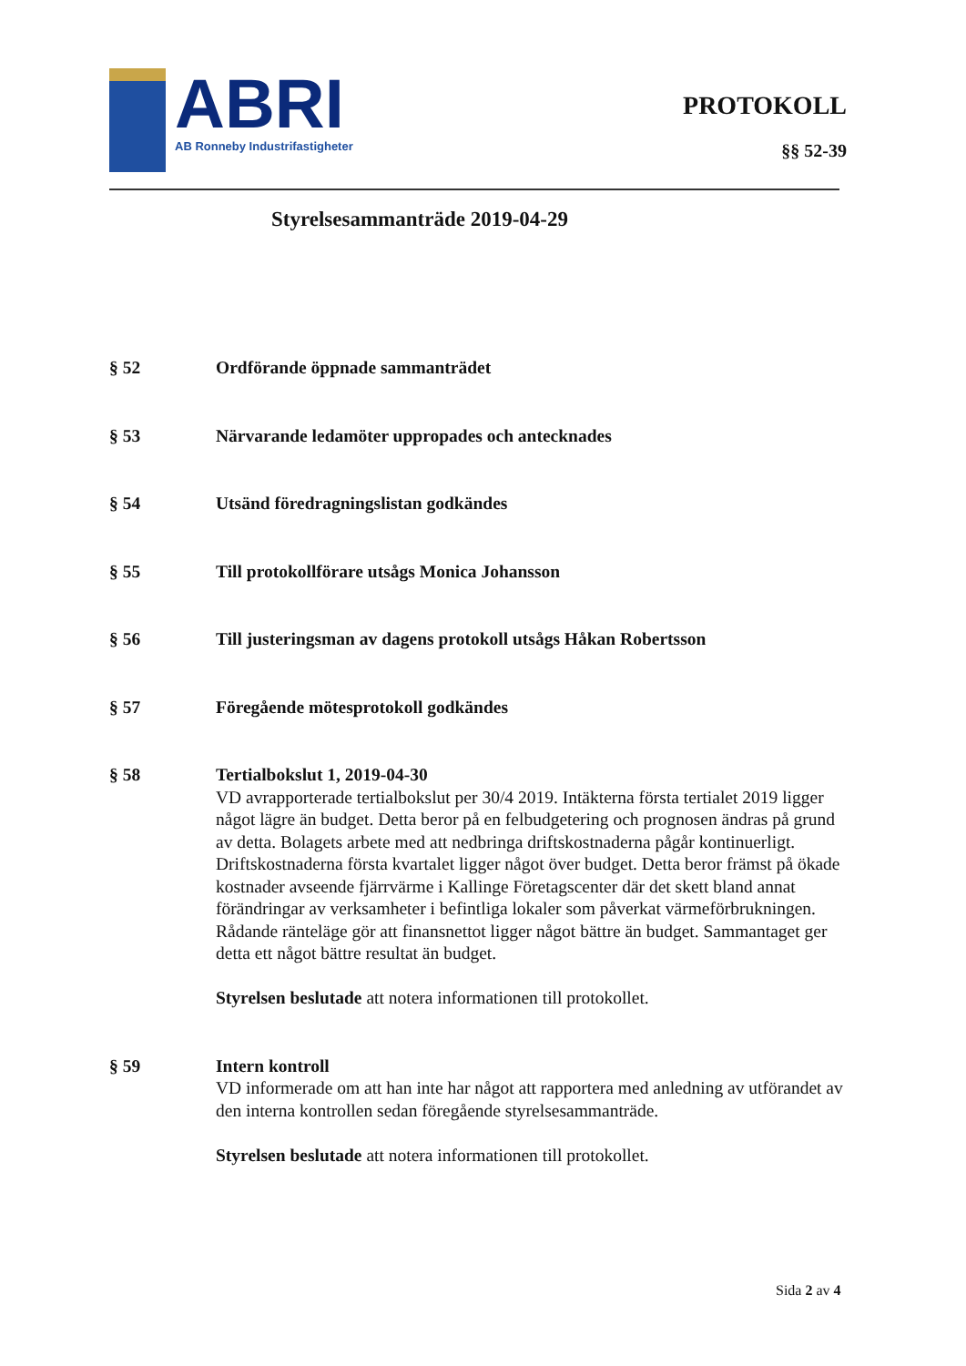ABRI
AB Ronneby Industrifastigheter
PROTOKOLL
§§ 52-39
Styrelsesammanträde 2019-04-29
§ 52 Ordförande öppnade sammanträdet
§ 53 Närvarande ledamöter uppropades och antecknades
§ 54 Utsänd föredragningslistan godkändes
§ 55 Till protokollförare utsågs Monica Johansson
§ 56 Till justeringsman av dagens protokoll utsågs Håkan Robertsson
§ 57 Föregående mötesprotokoll godkändes
§ 58 Tertialbokslut 1, 2019-04-30
VD avrapporterade tertialbokslut per 30/4 2019. Intäkterna första tertialet 2019 ligger något lägre än budget. Detta beror på en felbudgetering och prognosen ändras på grund av detta. Bolagets arbete med att nedbringa driftskostnaderna pågår kontinuerligt. Driftskostnaderna första kvartalet ligger något över budget. Detta beror främst på ökade kostnader avseende fjärrvärme i Kallinge Företagscenter där det skett bland annat förändringar av verksamheter i befintliga lokaler som påverkat värmeförbrukningen. Rådande ränteläge gör att finansnettot ligger något bättre än budget. Sammantaget ger detta ett något bättre resultat än budget.
Styrelsen beslutade att notera informationen till protokollet.
§ 59 Intern kontroll
VD informerade om att han inte har något att rapportera med anledning av utförandet av den interna kontrollen sedan föregående styrelsesammanträde.
Styrelsen beslutade att notera informationen till protokollet.
Sida 2 av 4